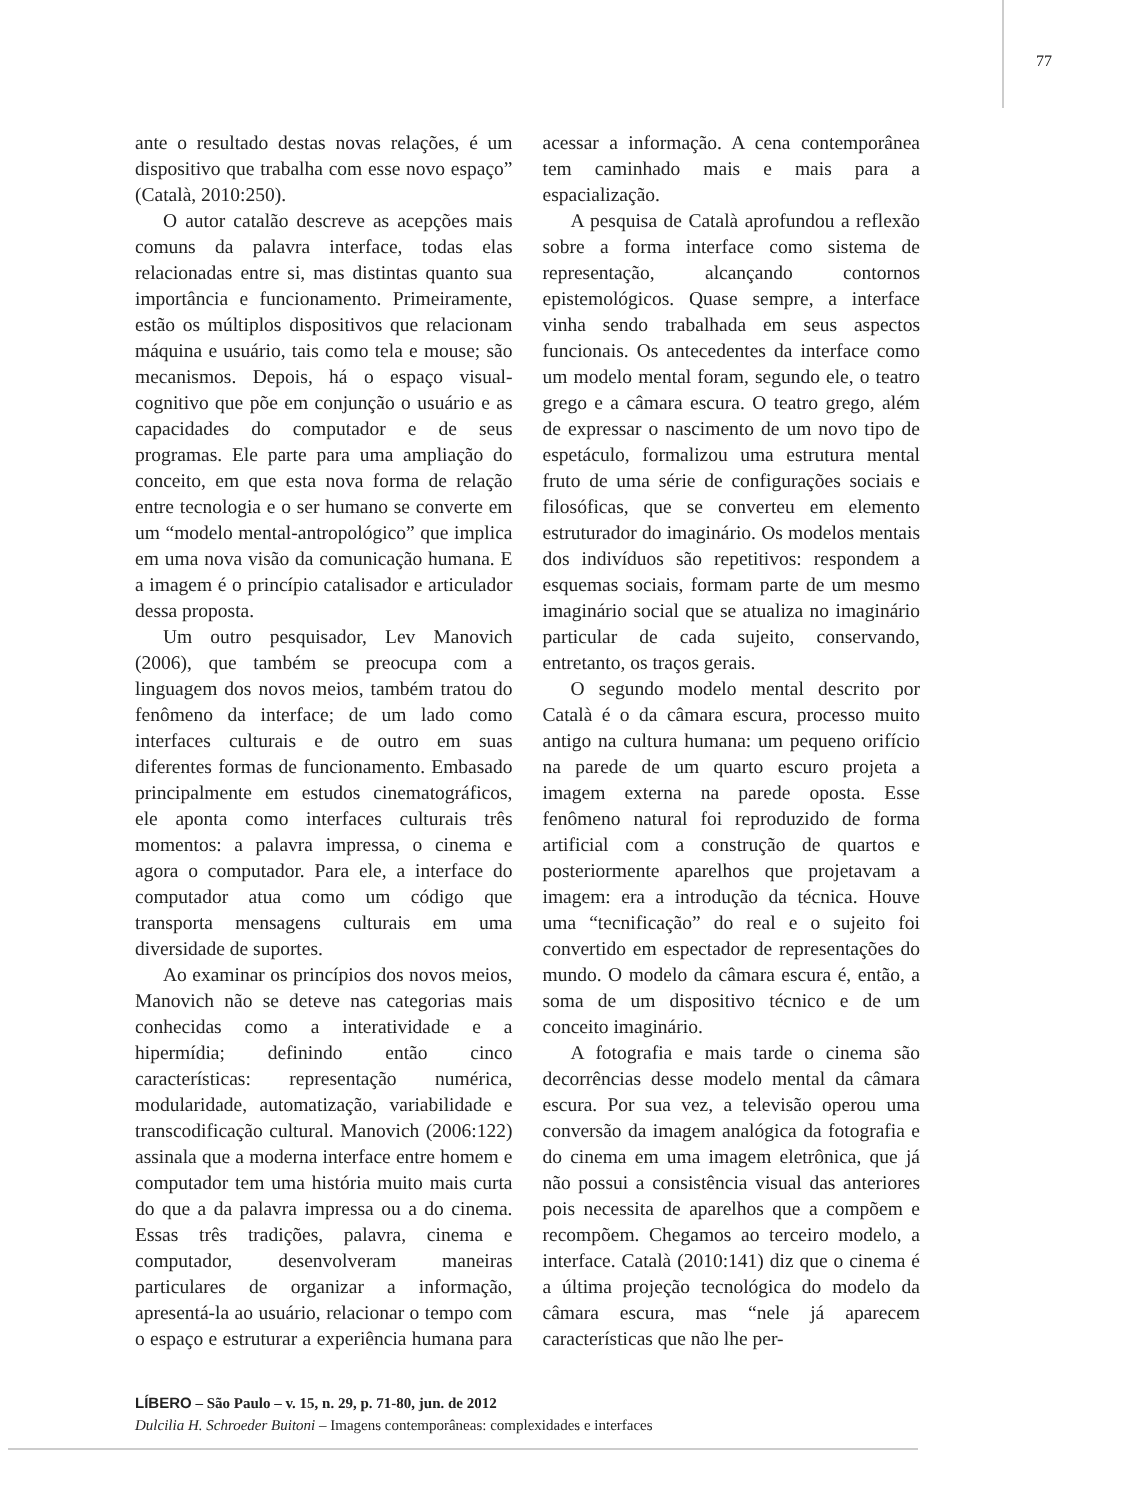77
ante o resultado destas novas relações, é um dispositivo que trabalha com esse novo espaço” (Català, 2010:250).
O autor catalão descreve as acepções mais comuns da palavra interface, todas elas relacionadas entre si, mas distintas quanto sua importância e funcionamento. Primeiramente, estão os múltiplos dispositivos que relacionam máquina e usuário, tais como tela e mouse; são mecanismos. Depois, há o espaço visual-cognitivo que põe em conjunção o usuário e as capacidades do computador e de seus programas. Ele parte para uma ampliação do conceito, em que esta nova forma de relação entre tecnologia e o ser humano se converte em um “modelo mental-antropológico” que implica em uma nova visão da comunicação humana. E a imagem é o princípio catalisador e articulador dessa proposta.
Um outro pesquisador, Lev Manovich (2006), que também se preocupa com a linguagem dos novos meios, também tratou do fenômeno da interface; de um lado como interfaces culturais e de outro em suas diferentes formas de funcionamento. Embasado principalmente em estudos cinematográficos, ele aponta como interfaces culturais três momentos: a palavra impressa, o cinema e agora o computador. Para ele, a interface do computador atua como um código que transporta mensagens culturais em uma diversidade de suportes.
Ao examinar os princípios dos novos meios, Manovich não se deteve nas categorias mais conhecidas como a interatividade e a hipermídia; definindo então cinco características: representação numérica, modularidade, automatização, variabilidade e transcodificação cultural. Manovich (2006:122) assinala que a moderna interface entre homem e computador tem uma história muito mais curta do que a da palavra impressa ou a do cinema. Essas três tradições, palavra, cinema e computador, desenvolveram maneiras particulares de organizar a informação, apresentá-la ao usuário, relacionar o tempo com o espaço e estruturar a experiência humana para acessar a informação. A cena contemporânea tem caminhado mais e mais para a espacialização.
A pesquisa de Català aprofundou a reflexão sobre a forma interface como sistema de representação, alcançando contornos epistemológicos. Quase sempre, a interface vinha sendo trabalhada em seus aspectos funcionais. Os antecedentes da interface como um modelo mental foram, segundo ele, o teatro grego e a câmara escura. O teatro grego, além de expressar o nascimento de um novo tipo de espetáculo, formalizou uma estrutura mental fruto de uma série de configurações sociais e filosóficas, que se converteu em elemento estruturador do imaginário. Os modelos mentais dos indivíduos são repetitivos: respondem a esquemas sociais, formam parte de um mesmo imaginário social que se atualiza no imaginário particular de cada sujeito, conservando, entretanto, os traços gerais.
O segundo modelo mental descrito por Català é o da câmara escura, processo muito antigo na cultura humana: um pequeno orifício na parede de um quarto escuro projeta a imagem externa na parede oposta. Esse fenômeno natural foi reproduzido de forma artificial com a construção de quartos e posteriormente aparelhos que projetavam a imagem: era a introdução da técnica. Houve uma “tecnificação” do real e o sujeito foi convertido em espectador de representações do mundo. O modelo da câmara escura é, então, a soma de um dispositivo técnico e de um conceito imaginário.
A fotografia e mais tarde o cinema são decorrências desse modelo mental da câmara escura. Por sua vez, a televisão operou uma conversão da imagem analógica da fotografia e do cinema em uma imagem eletrônica, que já não possui a consistência visual das anteriores pois necessita de aparelhos que a compõem e recompõem. Chegamos ao terceiro modelo, a interface. Català (2010:141) diz que o cinema é a última projeção tecnológica do modelo da câmara escura, mas “nele já aparecem características que não lhe per-
LÍBERO – São Paulo – v. 15, n. 29, p. 71-80, jun. de 2012
Dulcilia H. Schroeder Buitoni – Imagens contemporâneas: complexidades e interfaces